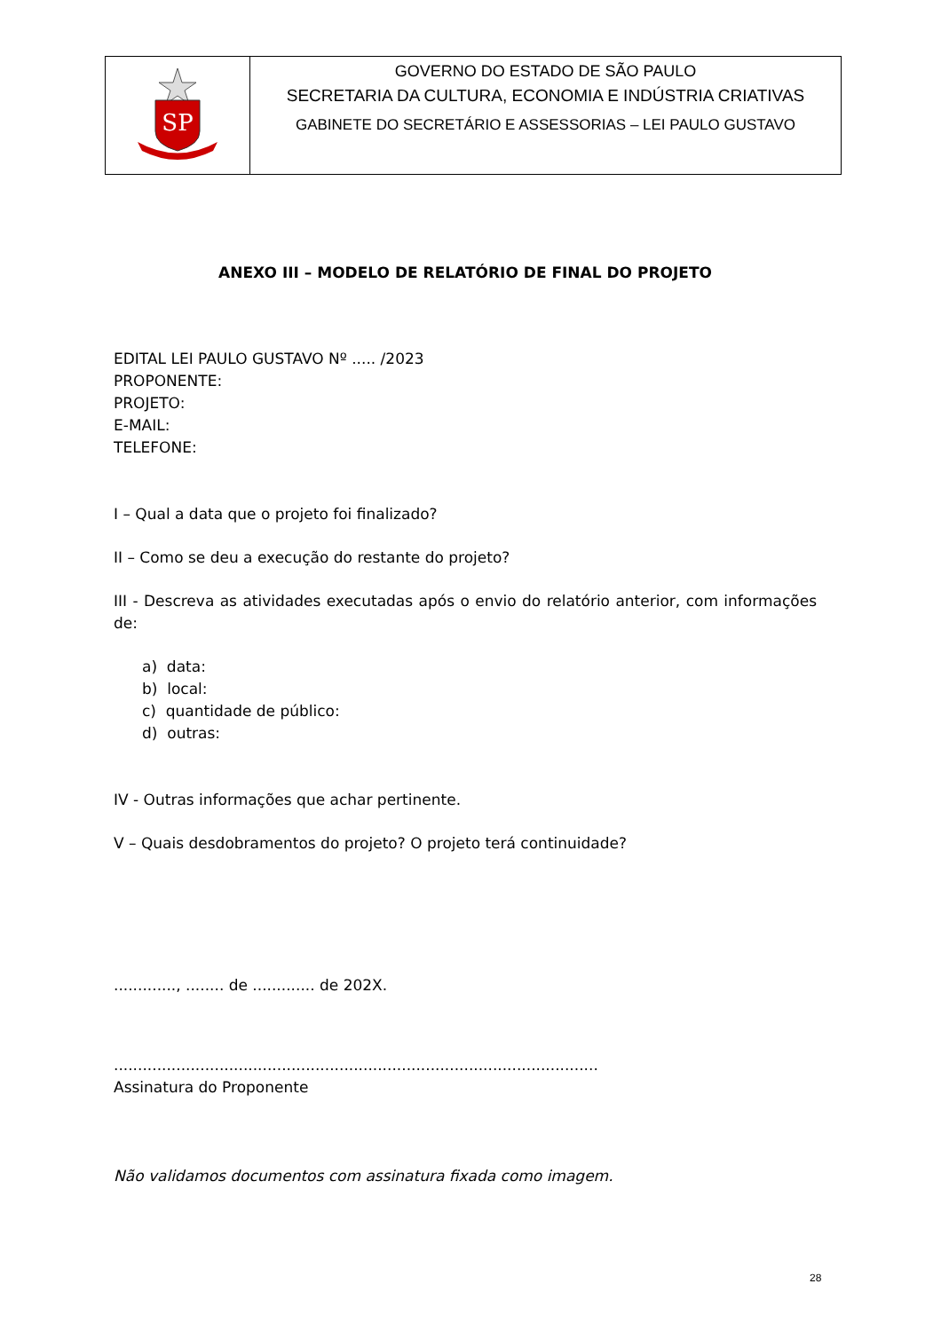| SP | GOVERNO DO ESTADO DE SÃO PAULO SECRETARIA DA CULTURA, ECONOMIA E INDÚSTRIA CRIATIVAS GABINETE DO SECRETÁRIO E ASSESSORIAS – LEI PAULO GUSTAVO |
ANEXO III – MODELO DE RELATÓRIO DE FINAL DO PROJETO
EDITAL LEI PAULO GUSTAVO Nº ..... /2023
PROPONENTE:
PROJETO:
E-MAIL:
TELEFONE:
I – Qual a data que o projeto foi finalizado?
II – Como se deu a execução do restante do projeto?
III - Descreva as atividades executadas após o envio do relatório anterior, com informações de:
a) data:
b) local:
c) quantidade de público:
d) outras:
IV - Outras informações que achar pertinente.
V – Quais desdobramentos do projeto? O projeto terá continuidade?
............., ........ de ............. de 202X.
.....................................................................................................
Assinatura do Proponente
Não validamos documentos com assinatura fixada como imagem.
28